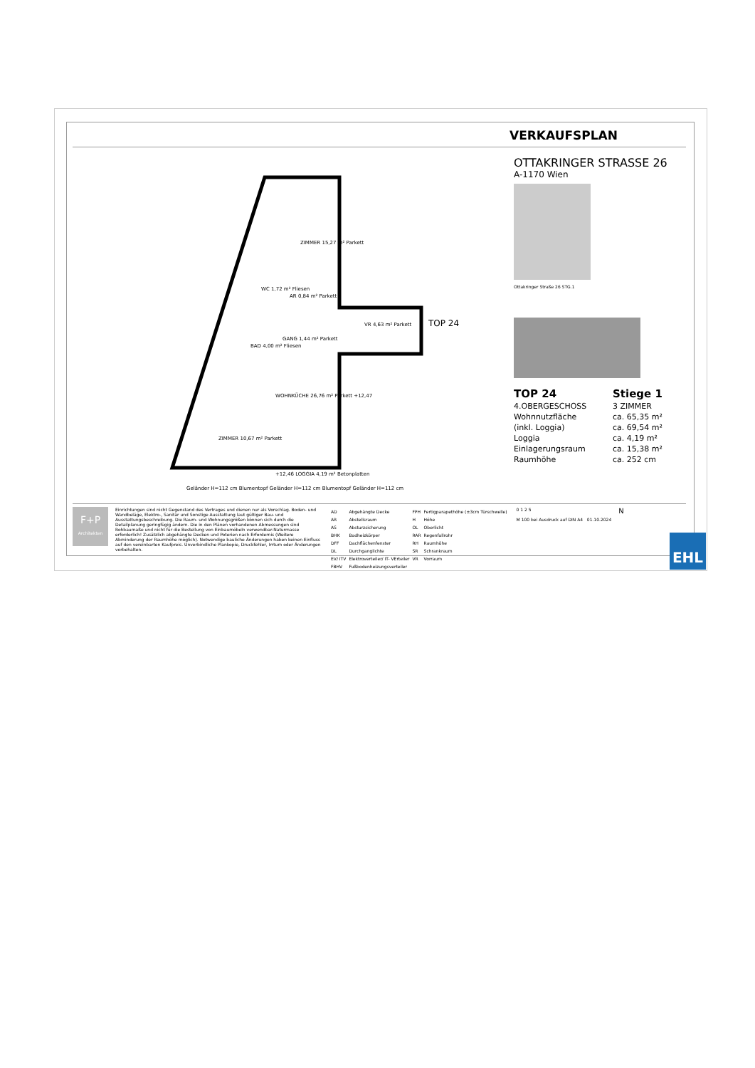VERKAUFSPLAN
ZIMMER 15,27 m² Parkett
WC 1,72 m² Fliesen
AR 0,84 m² Parkett
VR 4,63 m² Parkett TOP 24
BAD 4,00 m² Fliesen
GANG 1,44 m² Parkett
WOHNKÜCHE 26,76 m² Parkett +12,47
ZIMMER 10,67 m² Parkett
+12,46 LOGGIA 4,19 m² Betonplatten
Geländer H=112 cm Blumentopf Geländer H=112 cm Blumentopf Geländer H=112 cm
OTTAKRINGER STRASSE 26
A-1170 Wien
Ottakringer Straße 26 STG.1
| TOP 24 | Stiege 1 |
| 4.OBERGESCHOSS | 3 ZIMMER |
| Wohnnutzfläche | ca. 65,35 m² |
| (inkl. Loggia) | ca. 69,54 m² |
| Loggia | ca. 4,19 m² |
| Einlagerungsraum | ca. 15,38 m² |
| Raumhöhe | ca. 252 cm |
F+P
Architekten
Einrichtungen sind nicht Gegenstand des Vertrages und dienen nur als Vorschlag. Boden- und Wandbeläge, Elektro-, Sanitär und Sonstige Ausstattung laut gültiger Bau- und Ausstattungsbeschreibung. Die Raum- und Wohnungsgrößen können sich durch die Detailplanung geringfügig ändern. Die in den Plänen vorhandenen Abmessungen sind Rohbaumaße und nicht für die Bestellung von Einbaumöbeln verwendbar-Naturmasse erforderlich! Zusätzlich abgehängte Decken und Poterien nach Erfordernis (Weitere Abminderung der Raumhöhe möglich). Notwendige bauliche Änderungen haben keinen Einfluss auf den vereinbarten Kaufpreis. Unverbindliche Plankopie, Druckfehler, Irrtum oder Änderungen vorbehalten.
| AD | Abgehängte Decke | FPH | Fertigparapethöhe (±3cm Türschwelle) |
| AR | Abstellsraum | H | Höhe |
| AS | Absturzsicherung | OL | Oberlicht |
| BHK | Badheizkörper | RAR | Regenfallrohr |
| DFF | Dachflächenfenster | RH | Raumhöhe |
| DL | Durchganglichte | SR | Schrankraum |
| EV/ ITV | Elektroverteiler/ IT- VErteiler | VR | Vorraum |
| FBHV | Fußbodenheizungsverteiler | | |
0 1 2 5
M 100 bei Ausdruck auf DIN A4 01.10.2024
N
EHL